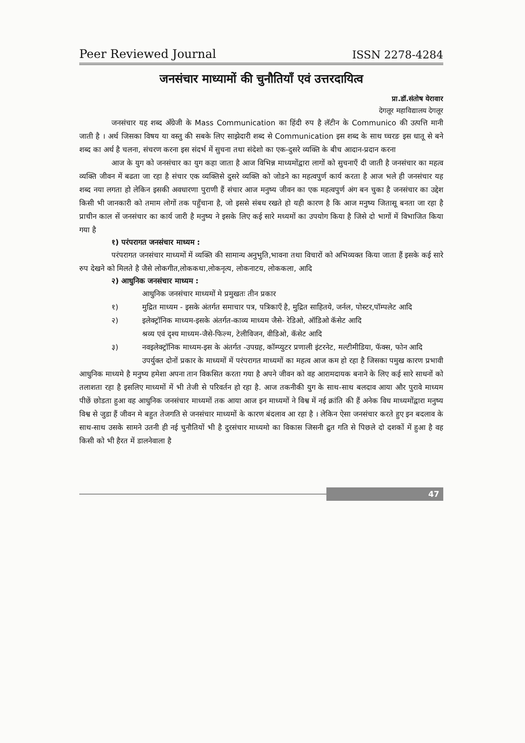Peer Reviewed Journal ISSN 2278-4284
जनसंचार माध्यामों की चुनौतियाँ एवं उत्तरदायित्व
प्रा.डॉ.संतोष येरावार
देगलूर महाविद्यालय देगलूर
जनसंचार यह शब्द अँग्रेजी के Mass Communication का हिंदी रुप है लॅटीन के Communico की उत्पत्ति मानी जाती है । अर्थ जिसका विषय या वस्तु की सबके लिए साझेदारी शब्द से Communication इस शब्द के साथ घ्चरङ इस धातू से बने शब्द का अर्थ है चलना, संचरण करना इस संदर्भ में सुचना तथा संदेशो का एक-दुसरे व्यक्ति के बीच आदान-प्रदान करना
आज के युग को जनसंचार का युग कहा जाता है आज विभिन्न माध्यमोंद्वारा लागों को सुचनाएँ दी जाती है जनसंचार का महत्व व्यक्ति जीवन में बढता जा रहा है संचार एक व्यक्तिसे दुसरे व्यक्ति को जोडने का महत्वपुर्ण कार्य करता है आज भले ही जनसंचार यह शब्द नया लगता हो लेकिन इसकी अवधारणा पुराणी हैं संचार आज मनुष्य जीवन का एक महत्वपुर्ण अंग बन चुका है जनसंचार का उद्देश किसी भी जानकारी को तमाम लोगों तक पहुँचाना है, जो इससे संबध रखते हो यही कारण है कि आज मनुष्य जितासू बनता जा रहा है प्राचीन काल सें जनसंचार का कार्य जारी है मनुष्य ने इसके लिए कई सारे मध्यमों का उपयोग किया है जिसे दो भागों में विभाजित किया गया है
१) परंपरागत जनसंचार माध्यम :
परंपरागत जनसंचार माध्यमों में व्यक्ति की सामान्य अनुभुति,भावना तथा विचारों को अभिव्यक्त किया जाता हैं इसके कई सारे रुप देखने को मिलते है जैसे लोकगीत,लोककथा,लोकनृत्य, लोकनाटय, लोककला, आदि
२) आधुनिक जनसंचार माध्यम :
आधुनिक जनसंचार माध्यमों मे प्रमुखतः तीन प्रकार
१) मुद्रित माध्यम - इसके अंतर्गत समाचार पत्र, पत्रिकाएँ है, मुद्रित साहितये, जर्नल, पोस्टर,पॉम्पलेट आदि
२) इलेक्ट्रॉनिक माध्यम-इसके अंतर्गत-काव्य माध्यम जैसे- रेडिओ, ऑडिओ कॅसेट आदि
श्रव्य एवं दृश्य माध्यम-जैसे-फिल्म, टेलीविजन, वीडिओ, कॅसेट आदि
३) नवइलेक्ट्रॉनिक माध्यम-इस के अंतर्गत -उपग्रह, कॉम्प्युटर प्रणाली इंटरनेट, मल्टीमीडिया, फॅक्स, फोन आदि
उपर्युक्त दोनों प्रकार के माध्यमों में परंपरागत माध्यमों का महत्व आज कम हो रहा है जिसका पमुख कारण प्रभावी आधुनिक माध्यमे है मनुष्य हमेशा अपना तान विकसित करता गया है अपने जीवन को वह आरामदायक बनाने के लिए कई सारे साधनों को तलाशता रहा है इसलिए माध्यमों में भी तेजी से परिवर्तन हो रहा है. आज तकनीकी युग के साथ-साथ बलदाव आया और पुरावे माध्यम पीछें छोडता हुआ वह आधुनिक जनसंचार माध्यमों तक आया आज इन माध्यमों ने विश्व में नई क्रांति की हैं अनेक विध माध्यमोंद्वारा मनुष्य विश्व से जुडा हैं जीवन मे बहुत तेजगति से जनसंचार माध्यमों के कारण बंदलाव आ रहा है । लेकिन ऐसा जनसंचार करते हुए इन बदलाव के साथ-साथ उसके सामने उतनी ही नई चुनौतियों भी है दुरसंचार माध्यमो का विकास जिसनी द्रुत गति से पिछले दो दशकों में हुआ है वह किसी को भी हैरत में डालनेवाला है
47